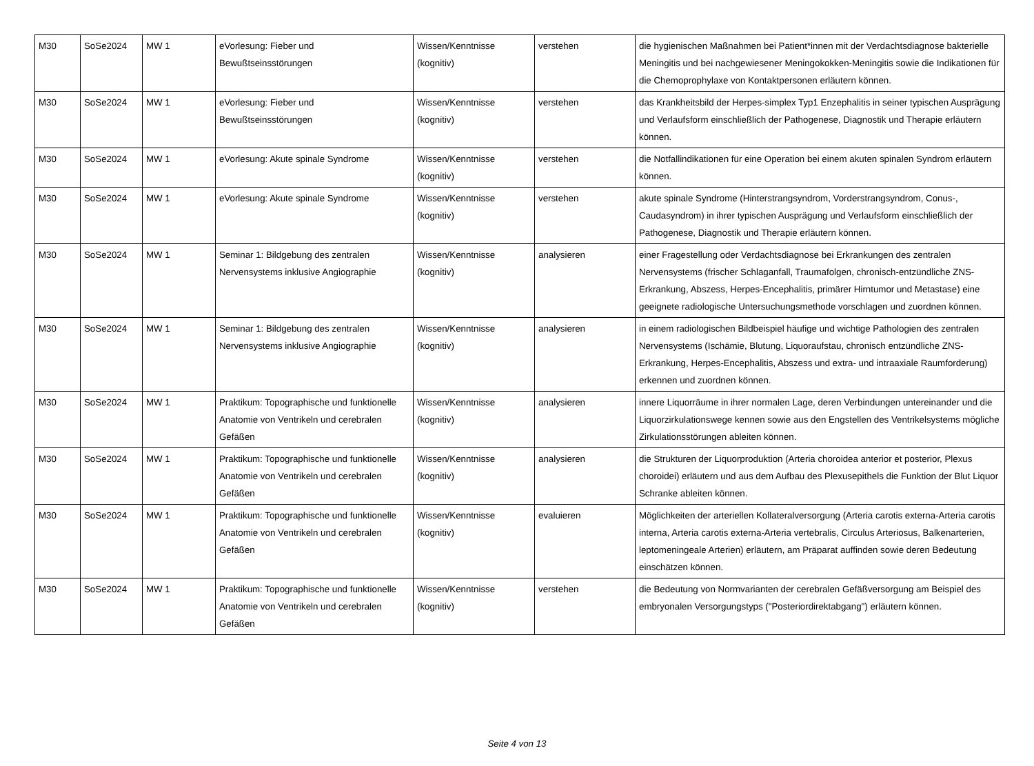| M30 | SoSe2024 | MW 1 | eVorlesung: Fieber und Bewußtseinsstörungen | Wissen/Kenntnisse (kognitiv) | verstehen | die hygienischen Maßnahmen bei Patient*innen mit der Verdachtsdiagnose bakterielle Meningitis und bei nachgewiesener Meningokokken-Meningitis sowie die Indikationen für die Chemoprophylaxe von Kontaktpersonen erläutern können. |
| M30 | SoSe2024 | MW 1 | eVorlesung: Fieber und Bewußtseinsstörungen | Wissen/Kenntnisse (kognitiv) | verstehen | das Krankheitsbild der Herpes-simplex Typ1 Enzephalitis in seiner typischen Ausprägung und Verlaufsform einschließlich der Pathogenese, Diagnostik und Therapie erläutern können. |
| M30 | SoSe2024 | MW 1 | eVorlesung: Akute spinale Syndrome | Wissen/Kenntnisse (kognitiv) | verstehen | die Notfallindikationen für eine Operation bei einem akuten spinalen Syndrom erläutern können. |
| M30 | SoSe2024 | MW 1 | eVorlesung: Akute spinale Syndrome | Wissen/Kenntnisse (kognitiv) | verstehen | akute spinale Syndrome (Hinterstrangsyndrom, Vorderstrangsyndrom, Conus-, Caudasyndrom) in ihrer typischen Ausprägung und Verlaufsform einschließlich der Pathogenese, Diagnostik und Therapie erläutern können. |
| M30 | SoSe2024 | MW 1 | Seminar 1: Bildgebung des zentralen Nervensystems inklusive Angiographie | Wissen/Kenntnisse (kognitiv) | analysieren | einer Fragestellung oder Verdachtsdiagnose bei Erkrankungen des zentralen Nervensystems (frischer Schlaganfall, Traumafolgen, chronisch-entzündliche ZNS-Erkrankung, Abszess, Herpes-Encephalitis, primärer Hirntumor und Metastase) eine geeignete radiologische Untersuchungsmethode vorschlagen und zuordnen können. |
| M30 | SoSe2024 | MW 1 | Seminar 1: Bildgebung des zentralen Nervensystems inklusive Angiographie | Wissen/Kenntnisse (kognitiv) | analysieren | in einem radiologischen Bildbeispiel häufige und wichtige Pathologien des zentralen Nervensystems (Ischämie, Blutung, Liquoraufstau, chronisch entzündliche ZNS-Erkrankung, Herpes-Encephalitis, Abszess und extra- und intraaxiale Raumforderung) erkennen und zuordnen können. |
| M30 | SoSe2024 | MW 1 | Praktikum: Topographische und funktionelle Anatomie von Ventrikeln und cerebralen Gefäßen | Wissen/Kenntnisse (kognitiv) | analysieren | innere Liquorräume in ihrer normalen Lage, deren Verbindungen untereinander und die Liquorzirkulationswege kennen sowie aus den Engstellen des Ventrikelsystems mögliche Zirkulationsstörungen ableiten können. |
| M30 | SoSe2024 | MW 1 | Praktikum: Topographische und funktionelle Anatomie von Ventrikeln und cerebralen Gefäßen | Wissen/Kenntnisse (kognitiv) | analysieren | die Strukturen der Liquorproduktion (Arteria choroidea anterior et posterior, Plexus choroidei) erläutern und aus dem Aufbau des Plexusepithels die Funktion der Blut Liquor Schranke ableiten können. |
| M30 | SoSe2024 | MW 1 | Praktikum: Topographische und funktionelle Anatomie von Ventrikeln und cerebralen Gefäßen | Wissen/Kenntnisse (kognitiv) | evaluieren | Möglichkeiten der arteriellen Kollateralversorgung (Arteria carotis externa-Arteria carotis interna, Arteria carotis externa-Arteria vertebralis, Circulus Arteriosus, Balkenarterien, leptomeningeale Arterien) erläutern, am Präparat auffinden sowie deren Bedeutung einschätzen können. |
| M30 | SoSe2024 | MW 1 | Praktikum: Topographische und funktionelle Anatomie von Ventrikeln und cerebralen Gefäßen | Wissen/Kenntnisse (kognitiv) | verstehen | die Bedeutung von Normvarianten der cerebralen Gefäßversorgung am Beispiel des embryonalen Versorgungstyps ("Posteriordirektabgang") erläutern können. |
Seite 4 von 13